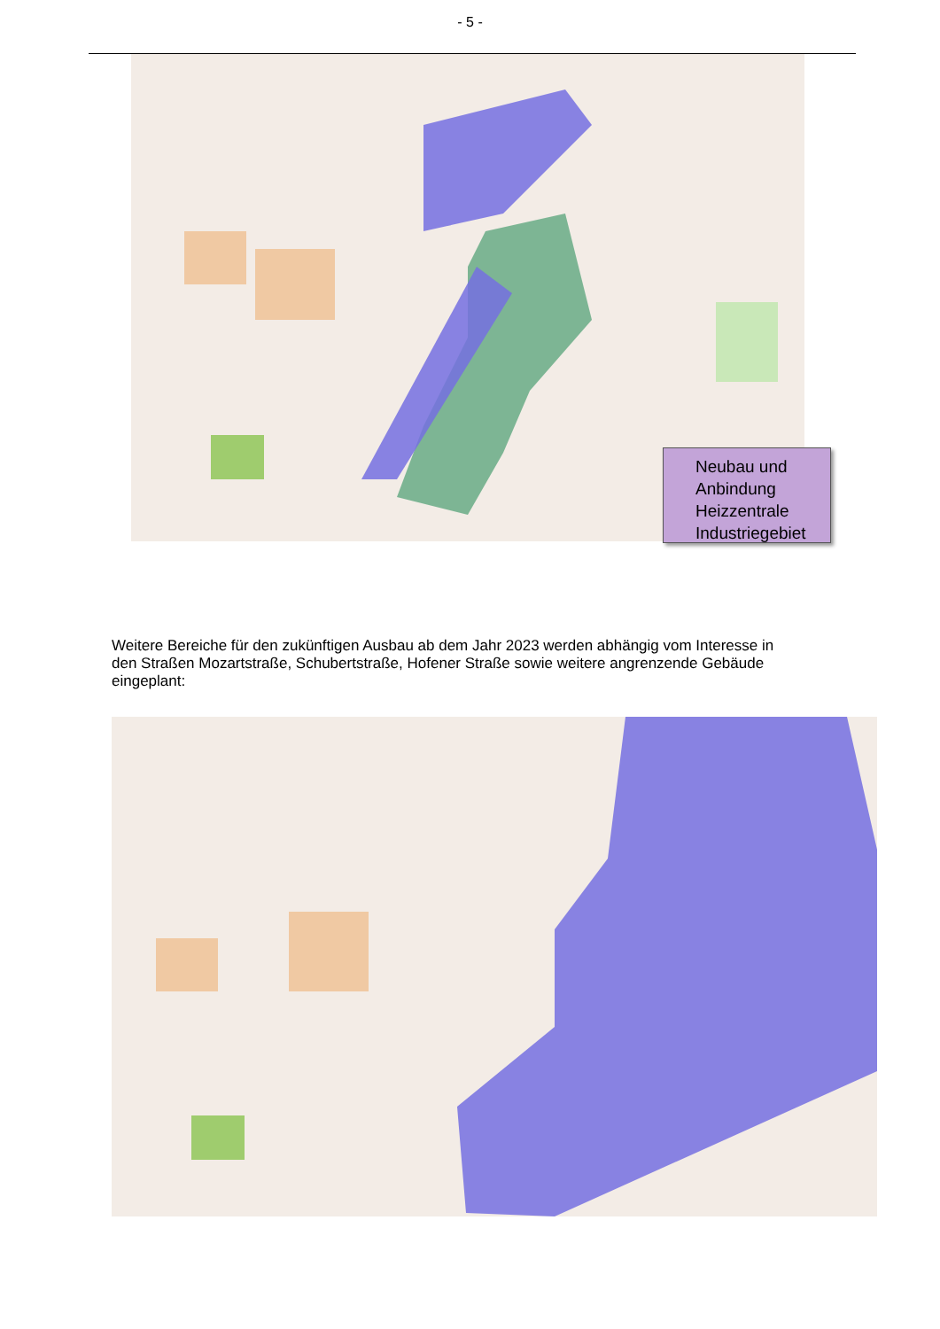- 5 -
Neubau und
Anbindung
Heizzentrale
Industriegebiet
Weitere Bereiche für den zukünftigen Ausbau ab dem Jahr 2023 werden abhängig vom Interesse in den Straßen Mozartstraße, Schubertstraße, Hofener Straße sowie weitere angrenzende Gebäude eingeplant: